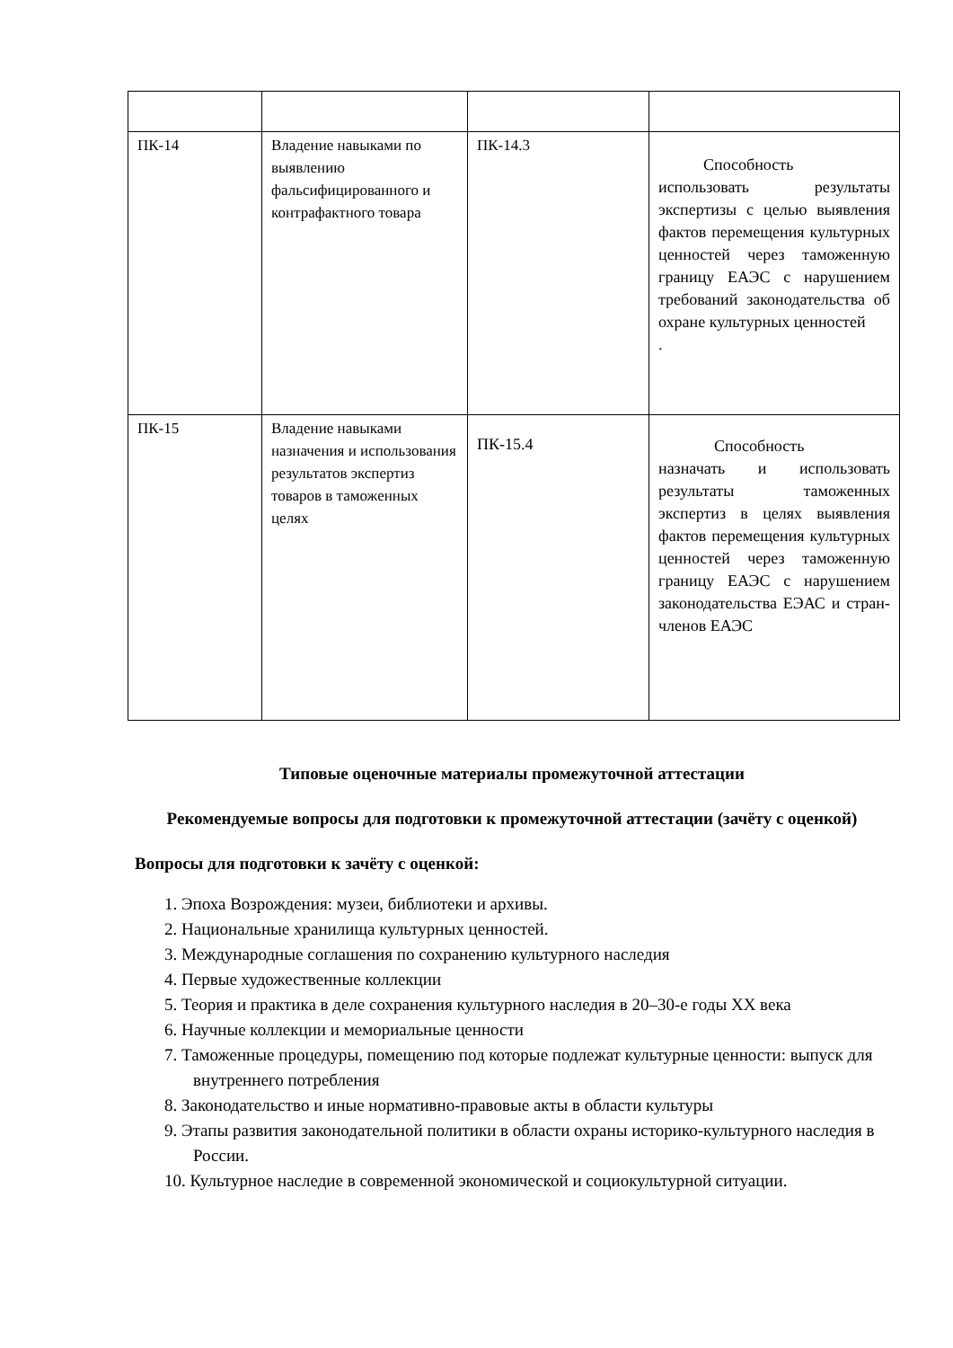| ПК-14 | Владение навыками по выявлению фальсифицированного и контрафактного товара | ПК-14.3 | Способность использовать результаты экспертизы с целью выявления фактов перемещения культурных ценностей через таможенную границу ЕАЭС с нарушением требований законодательства об охране культурных ценностей . |
| ПК-15 | Владение навыками назначения и использования результатов экспертиз товаров в таможенных целях | ПК-15.4 | Способность назначать и использовать результаты таможенных экспертиз в целях выявления фактов перемещения культурных ценностей через таможенную границу ЕАЭС с нарушением законодательства ЕЭАС и стран-членов ЕАЭС |
Типовые оценочные материалы промежуточной аттестации
Рекомендуемые вопросы для подготовки к промежуточной аттестации (зачёту с оценкой)
Вопросы для подготовки к зачёту с оценкой:
1. Эпоха Возрождения: музеи, библиотеки и архивы.
2. Национальные хранилища культурных ценностей.
3. Международные соглашения по сохранению культурного наследия
4. Первые художественные коллекции
5. Теория и практика в деле сохранения культурного наследия в 20–30-е годы XX века
6. Научные коллекции и мемориальные ценности
7. Таможенные процедуры, помещению под которые подлежат культурные ценности: выпуск для внутреннего потребления
8. Законодательство и иные нормативно-правовые акты в области культуры
9. Этапы развития законодательной политики в области охраны историко-культурного наследия в России.
10. Культурное наследие в современной экономической и социокультурной ситуации.